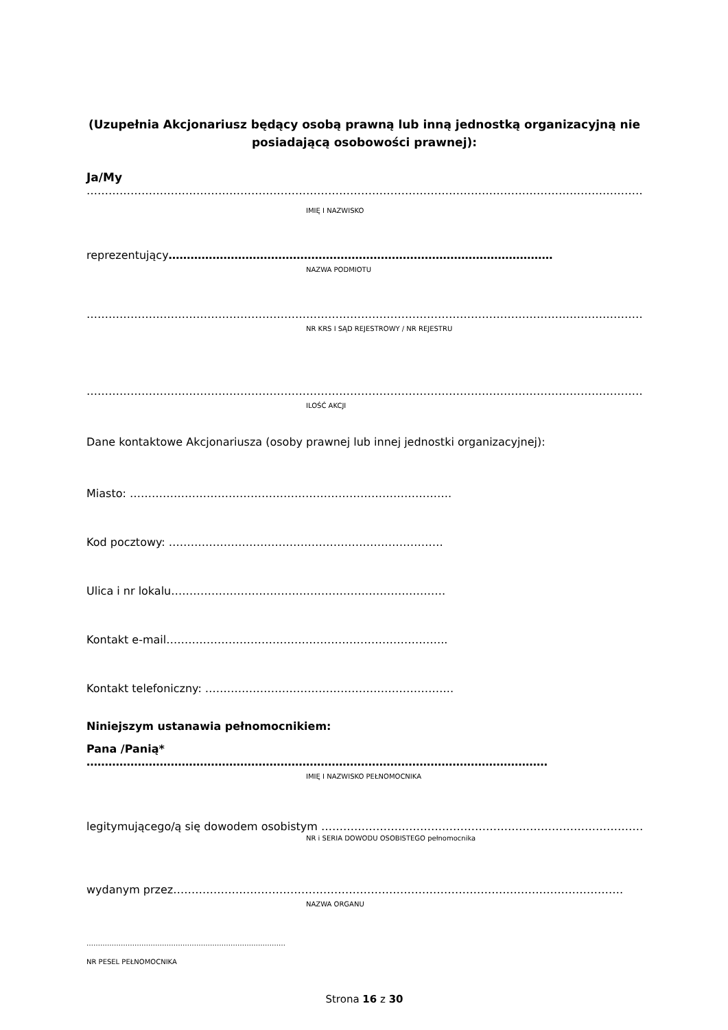(Uzupełnia Akcjonariusz będący osobą prawną lub inną jednostką organizacyjną nie posiadającą osobowości prawnej):
Ja/My
…………………………………………………………………………………………………………………………………………..
IMIĘ I NAZWISKO
reprezentujący……………………………………………………………………………………………
NAZWA PODMIOTU
…………………………………………………………………………………………………………………………………………………
NR KRS I SĄD REJESTROWY / NR REJESTRU
…………………………………………………………………………………………………………………………………………………
ILOŚĆ AKCJI
Dane kontaktowe Akcjonariusza (osoby prawnej lub innej jednostki organizacyjnej):
Miasto: …………………………………………………………………………….
Kod pocztowy: …………………………………………………………………
Ulica i nr lokalu…………………………………………………………………
Kontakt e-mail…………………………………………………………………..
Kontakt telefoniczny: …………………………………………………………..
Niniejszym ustanawia pełnomocnikiem:
Pana /Panią*
………………………………………………………………………………………………………………
IMIĘ I NAZWISKO PEŁNOMOCNIKA
legitymującego/ą się dowodem osobistym ………………………………………………………………………………
NR i SERIA DOWODU OSOBISTEGO pełnomocnika
wydanym przez……………………………………………………………………………………………………………
NAZWA ORGANU
……………………………………………………………………………
NR PESEL PEŁNOMOCNIKA
Strona 16 z 30